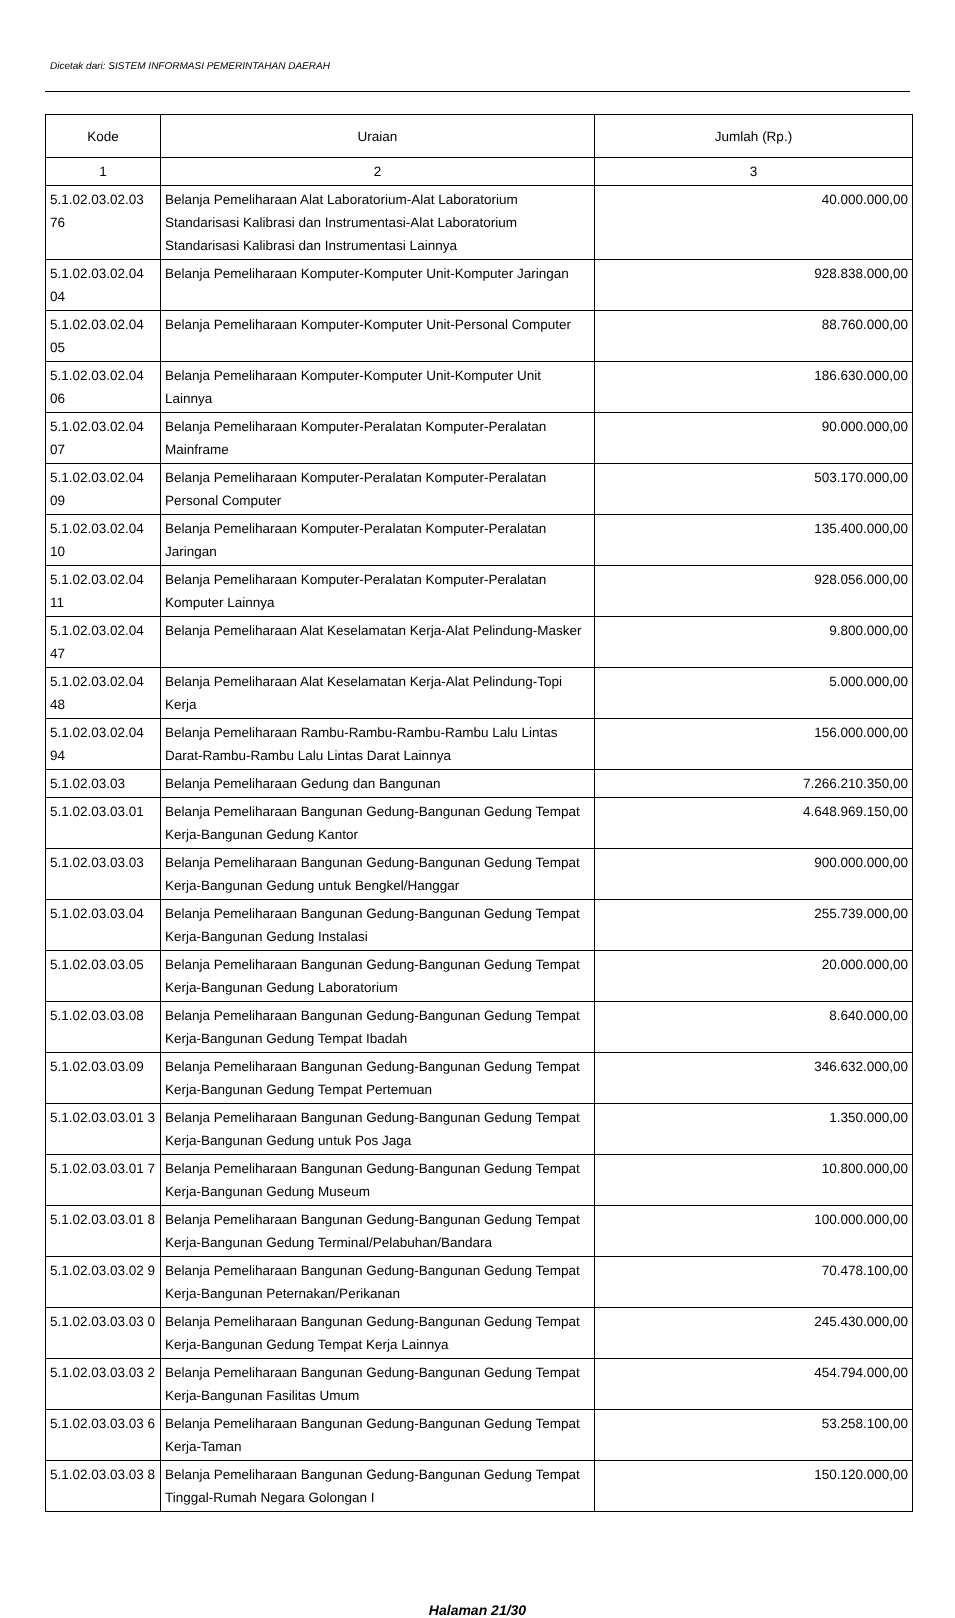Dicetak dari: SISTEM INFORMASI PEMERINTAHAN DAERAH
| Kode | Uraian | Jumlah (Rp.) |
| --- | --- | --- |
| 1 | 2 | 3 |
| 5.1.02.03.02.03 76 | Belanja Pemeliharaan Alat Laboratorium-Alat Laboratorium Standarisasi Kalibrasi dan Instrumentasi-Alat Laboratorium Standarisasi Kalibrasi dan Instrumentasi Lainnya | 40.000.000,00 |
| 5.1.02.03.02.04 04 | Belanja Pemeliharaan Komputer-Komputer Unit-Komputer Jaringan | 928.838.000,00 |
| 5.1.02.03.02.04 05 | Belanja Pemeliharaan Komputer-Komputer Unit-Personal Computer | 88.760.000,00 |
| 5.1.02.03.02.04 06 | Belanja Pemeliharaan Komputer-Komputer Unit-Komputer Unit Lainnya | 186.630.000,00 |
| 5.1.02.03.02.04 07 | Belanja Pemeliharaan Komputer-Peralatan Komputer-Peralatan Mainframe | 90.000.000,00 |
| 5.1.02.03.02.04 09 | Belanja Pemeliharaan Komputer-Peralatan Komputer-Peralatan Personal Computer | 503.170.000,00 |
| 5.1.02.03.02.04 10 | Belanja Pemeliharaan Komputer-Peralatan Komputer-Peralatan Jaringan | 135.400.000,00 |
| 5.1.02.03.02.04 11 | Belanja Pemeliharaan Komputer-Peralatan Komputer-Peralatan Komputer Lainnya | 928.056.000,00 |
| 5.1.02.03.02.04 47 | Belanja Pemeliharaan Alat Keselamatan Kerja-Alat Pelindung-Masker | 9.800.000,00 |
| 5.1.02.03.02.04 48 | Belanja Pemeliharaan Alat Keselamatan Kerja-Alat Pelindung-Topi Kerja | 5.000.000,00 |
| 5.1.02.03.02.04 94 | Belanja Pemeliharaan Rambu-Rambu-Rambu-Rambu Lalu Lintas Darat-Rambu-Rambu Lalu Lintas Darat Lainnya | 156.000.000,00 |
| 5.1.02.03.03 | Belanja Pemeliharaan Gedung dan Bangunan | 7.266.210.350,00 |
| 5.1.02.03.03.01 | Belanja Pemeliharaan Bangunan Gedung-Bangunan Gedung Tempat Kerja-Bangunan Gedung Kantor | 4.648.969.150,00 |
| 5.1.02.03.03.03 | Belanja Pemeliharaan Bangunan Gedung-Bangunan Gedung Tempat Kerja-Bangunan Gedung untuk Bengkel/Hanggar | 900.000.000,00 |
| 5.1.02.03.03.04 | Belanja Pemeliharaan Bangunan Gedung-Bangunan Gedung Tempat Kerja-Bangunan Gedung Instalasi | 255.739.000,00 |
| 5.1.02.03.03.05 | Belanja Pemeliharaan Bangunan Gedung-Bangunan Gedung Tempat Kerja-Bangunan Gedung Laboratorium | 20.000.000,00 |
| 5.1.02.03.03.08 | Belanja Pemeliharaan Bangunan Gedung-Bangunan Gedung Tempat Kerja-Bangunan Gedung Tempat Ibadah | 8.640.000,00 |
| 5.1.02.03.03.09 | Belanja Pemeliharaan Bangunan Gedung-Bangunan Gedung Tempat Kerja-Bangunan Gedung Tempat Pertemuan | 346.632.000,00 |
| 5.1.02.03.03.01 3 | Belanja Pemeliharaan Bangunan Gedung-Bangunan Gedung Tempat Kerja-Bangunan Gedung untuk Pos Jaga | 1.350.000,00 |
| 5.1.02.03.03.01 7 | Belanja Pemeliharaan Bangunan Gedung-Bangunan Gedung Tempat Kerja-Bangunan Gedung Museum | 10.800.000,00 |
| 5.1.02.03.03.01 8 | Belanja Pemeliharaan Bangunan Gedung-Bangunan Gedung Tempat Kerja-Bangunan Gedung Terminal/Pelabuhan/Bandara | 100.000.000,00 |
| 5.1.02.03.03.02 9 | Belanja Pemeliharaan Bangunan Gedung-Bangunan Gedung Tempat Kerja-Bangunan Peternakan/Perikanan | 70.478.100,00 |
| 5.1.02.03.03.03 0 | Belanja Pemeliharaan Bangunan Gedung-Bangunan Gedung Tempat Kerja-Bangunan Gedung Tempat Kerja Lainnya | 245.430.000,00 |
| 5.1.02.03.03.03 2 | Belanja Pemeliharaan Bangunan Gedung-Bangunan Gedung Tempat Kerja-Bangunan Fasilitas Umum | 454.794.000,00 |
| 5.1.02.03.03.03 6 | Belanja Pemeliharaan Bangunan Gedung-Bangunan Gedung Tempat Kerja-Taman | 53.258.100,00 |
| 5.1.02.03.03.03 8 | Belanja Pemeliharaan Bangunan Gedung-Bangunan Gedung Tempat Tinggal-Rumah Negara Golongan I | 150.120.000,00 |
Halaman 21/30